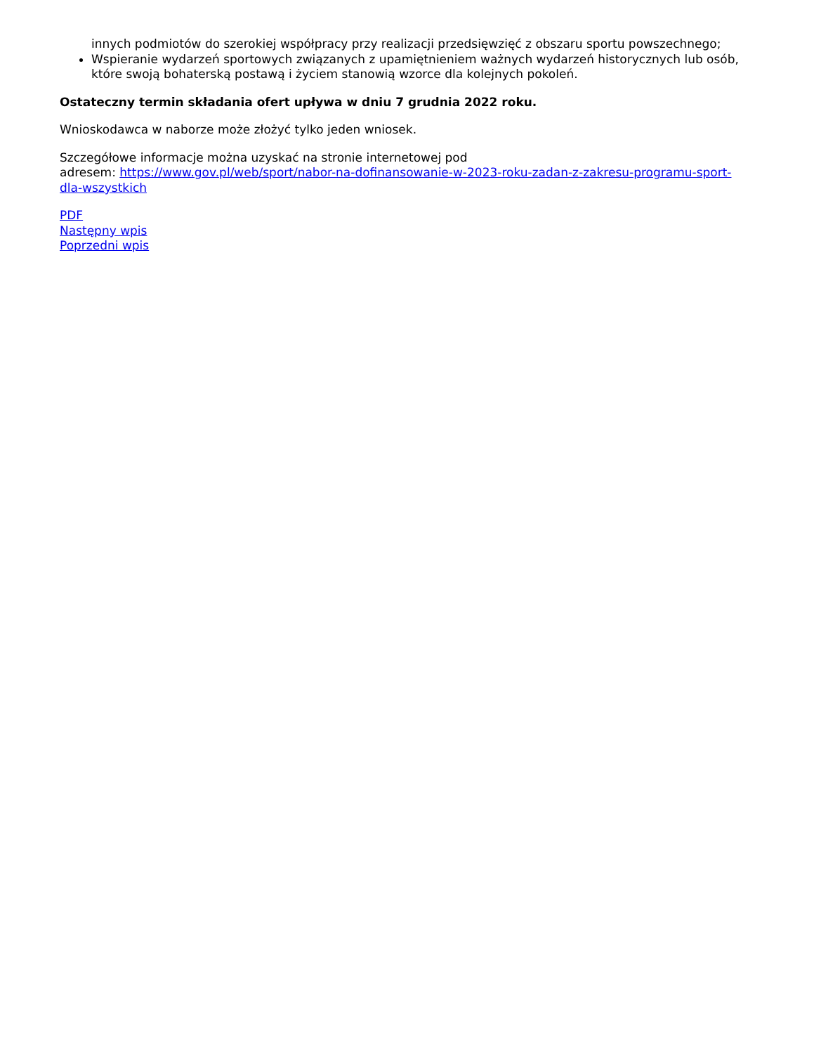innych podmiotów do szerokiej współpracy przy realizacji przedsięwzięć z obszaru sportu powszechnego;
Wspieranie wydarzeń sportowych związanych z upamiętnieniem ważnych wydarzeń historycznych lub osób, które swoją bohaterską postawą i życiem stanowią wzorce dla kolejnych pokoleń.
Ostateczny termin składania ofert upływa w dniu 7 grudnia 2022 roku.
Wnioskodawca w naborze może złożyć tylko jeden wniosek.
Szczegółowe informacje można uzyskać na stronie internetowej pod
adresem: https://www.gov.pl/web/sport/nabor-na-dofinansowanie-w-2023-roku-zadan-z-zakresu-programu-sport-dla-wszystkich
PDF
Następny wpis
Poprzedni wpis